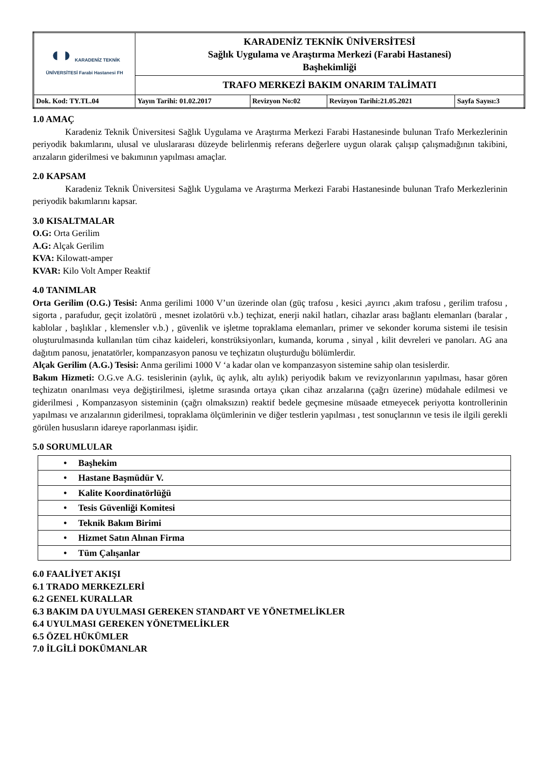| ◖◗ KARADENİZ TEKNİK ÜNİVERSİTESİ Farabi Hastanesi FH | KARADENİZ TEKNİK ÜNİVERSİTESİ Sağlık Uygulama ve Araştırma Merkezi (Farabi Hastanesi) Başhekimliği | | | |
| | TRAFO MERKEZİ BAKIM ONARIM TALİMATI | | | |
| Dok. Kod: TY.TL.04 | Yayın Tarihi: 01.02.2017 | Revizyon No:02 | Revizyon Tarihi:21.05.2021 | Sayfa Sayısı:3 |
1.0 AMAÇ
Karadeniz Teknik Üniversitesi Sağlık Uygulama ve Araştırma Merkezi Farabi Hastanesinde bulunan Trafo Merkezlerinin periyodik bakımlarını, ulusal ve uluslararası düzeyde belirlenmiş referans değerlere uygun olarak çalışıp çalışmadığının takibini, arızaların giderilmesi ve bakımının yapılması amaçlar.
2.0 KAPSAM
Karadeniz Teknik Üniversitesi Sağlık Uygulama ve Araştırma Merkezi Farabi Hastanesinde bulunan Trafo Merkezlerinin periyodik bakımlarını kapsar.
3.0 KISALTMALAR
O.G: Orta Gerilim
A.G: Alçak Gerilim
KVA: Kilowatt-amper
KVAR: Kilo Volt Amper Reaktif
4.0 TANIMLAR
Orta Gerilim (O.G.) Tesisi: Anma gerilimi 1000 V’un üzerinde olan (güç trafosu , kesici ,ayırıcı ,akım trafosu , gerilim trafosu , sigorta , parafudur, geçit izolatörü , mesnet izolatörü v.b.) teçhizat, enerji nakil hatları, cihazlar arası bağlantı elemanları (baralar , kablolar , başlıklar , klemensler v.b.) , güvenlik ve işletme topraklama elemanları, primer ve sekonder koruma sistemi ile tesisin oluşturulmasında kullanılan tüm cihaz kaideleri, konstrüksiyonları, kumanda, koruma , sinyal , kilit devreleri ve panoları. AG ana dağıtım panosu, jenatatörler, kompanzasyon panosu ve teçhizatın oluşturduğu bölümlerdir.
Alçak Gerilim (A.G.) Tesisi: Anma gerilimi 1000 V ‘a kadar olan ve kompanzasyon sistemine sahip olan tesislerdir.
Bakım Hizmeti: O.G.ve A.G. tesislerinin (aylık, üç aylık, altı aylık) periyodik bakım ve revizyonlarının yapılması, hasar gören teçhizatın onarılması veya değiştirilmesi, işletme sırasında ortaya çıkan cihaz arızalarına (çağrı üzerine) müdahale edilmesi ve giderilmesi , Kompanzasyon sisteminin (çağrı olmaksızın) reaktif bedele geçmesine müsaade etmeyecek periyotta kontrollerinin yapılması ve arızalarının giderilmesi, topraklama ölçümlerinin ve diğer testlerin yapılması , test sonuçlarının ve tesis ile ilgili gerekli görülen hususların idareye raporlanması işidir.
5.0 SORUMLULAR
| • Başhekim |
| • Hastane Başmüdür V. |
| • Kalite Koordinatörlüğü |
| • Tesis Güvenliği Komitesi |
| • Teknik Bakım Birimi |
| • Hizmet Satın Alınan Firma |
| • Tüm Çalışanlar |
6.0 FAALİYET AKIŞI
6.1 TRADO MERKEZLERİ
6.2 GENEL KURALLAR
6.3 BAKIM DA UYULMASI GEREKEN STANDART VE YÖNETMELİKLER
6.4 UYULMASI GEREKEN YÖNETMELİKLER
6.5 ÖZEL HÜKÜMLER
7.0 İLGİLİ DOKÜMANLAR